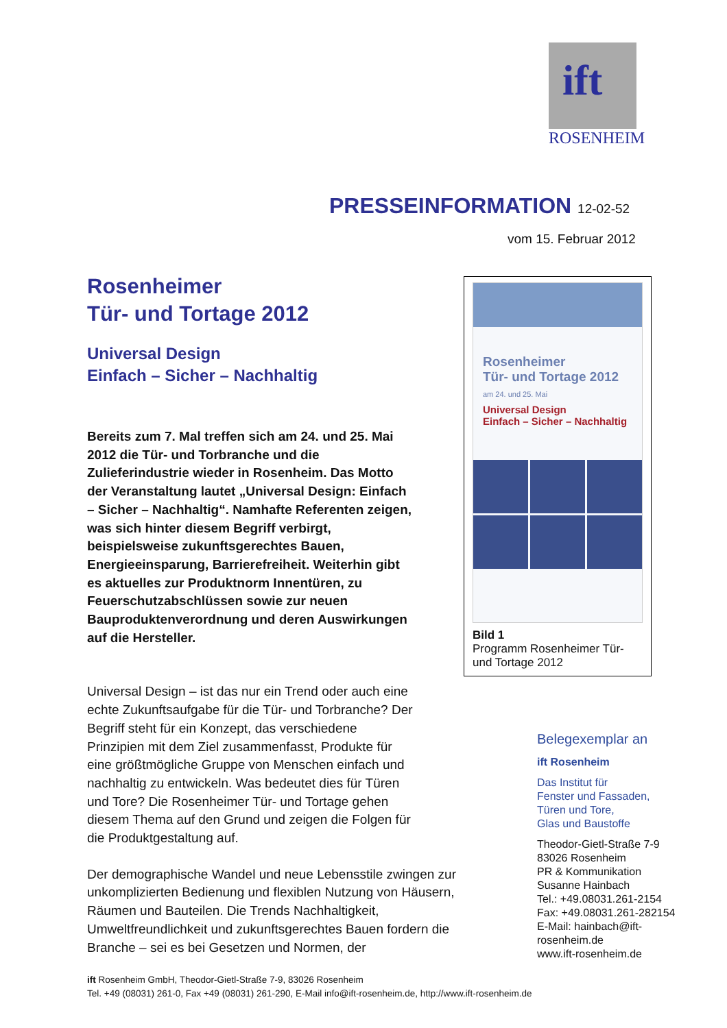ift
ROSENHEIM
PRESSEINFORMATION 12-02-52
vom 15. Februar 2012
Rosenheimer
Tür- und Tortage 2012
Universal Design
Einfach – Sicher – Nachhaltig
Bereits zum 7. Mal treffen sich am 24. und 25. Mai 2012 die Tür- und Torbranche und die Zulieferindustrie wieder in Rosenheim. Das Motto der Veranstaltung lautet „Universal Design: Einfach – Sicher – Nachhaltig“. Namhafte Referenten zeigen, was sich hinter diesem Begriff verbirgt, beispielsweise zukunftsgerechtes Bauen, Energieeinsparung, Barrierefreiheit. Weiterhin gibt es aktuelles zur Produktnorm Innentüren, zu Feuerschutzabschlüssen sowie zur neuen Bauproduktenverordnung und deren Auswirkungen auf die Hersteller.
Universal Design – ist das nur ein Trend oder auch eine echte Zukunftsaufgabe für die Tür- und Torbranche? Der Begriff steht für ein Konzept, das verschiedene Prinzipien mit dem Ziel zusammenfasst, Produkte für eine größtmögliche Gruppe von Menschen einfach und nachhaltig zu entwickeln. Was bedeutet dies für Türen und Tore? Die Rosenheimer Tür- und Tortage gehen diesem Thema auf den Grund und zeigen die Folgen für die Produktgestaltung auf.
Der demographische Wandel und neue Lebensstile zwingen zur unkomplizierten Bedienung und flexiblen Nutzung von Häusern, Räumen und Bauteilen. Die Trends Nachhaltigkeit, Umweltfreundlichkeit und zukunftsgerechtes Bauen fordern die Branche – sei es bei Gesetzen und Normen, der
Rosenheimer
Tür- und Tortage 2012
am 24. und 25. Mai
Universal Design
Einfach – Sicher – Nachhaltig
Bild 1
Programm Rosenheimer Tür- und Tortage 2012
Belegexemplar an
ift Rosenheim
Das Institut für
Fenster und Fassaden,
Türen und Tore,
Glas und Baustoffe
Theodor-Gietl-Straße 7-9
83026 Rosenheim
PR & Kommunikation
Susanne Hainbach
Tel.: +49.08031.261-2154
Fax: +49.08031.261-282154
E-Mail: hainbach@ift-rosenheim.de
www.ift-rosenheim.de
ift Rosenheim GmbH, Theodor-Gietl-Straße 7-9, 83026 Rosenheim
Tel. +49 (08031) 261-0, Fax +49 (08031) 261-290, E-Mail info@ift-rosenheim.de, http://www.ift-rosenheim.de